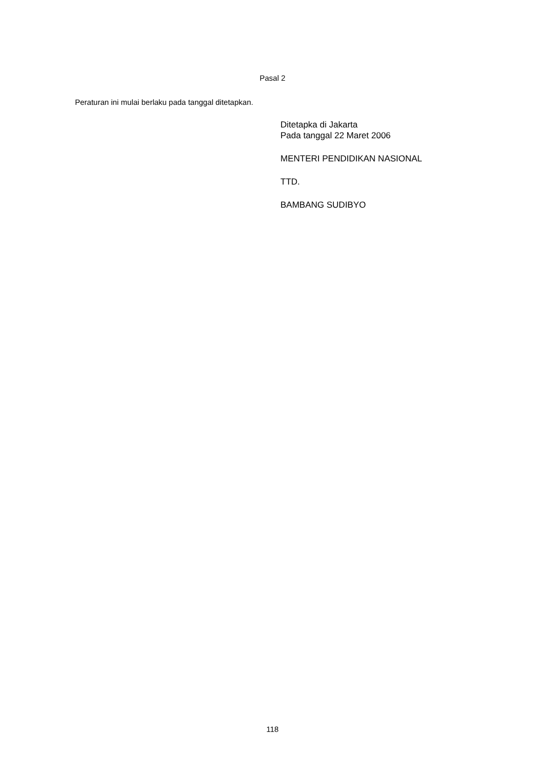Pasal 2
Peraturan ini mulai berlaku pada tanggal ditetapkan.
Ditetapka di Jakarta
Pada tanggal 22 Maret 2006
MENTERI PENDIDIKAN NASIONAL
TTD.
BAMBANG SUDIBYO
118